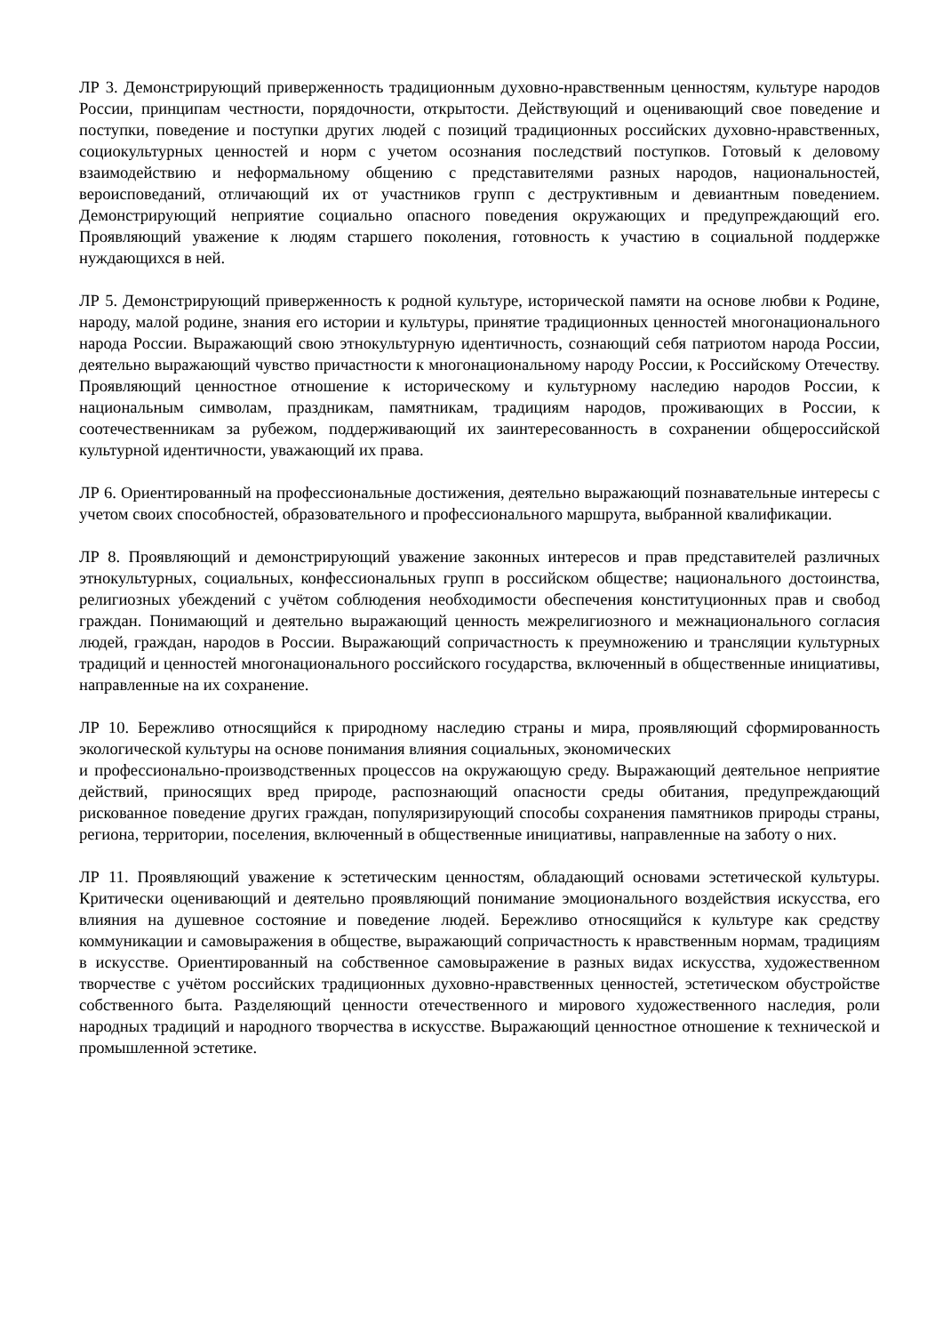ЛР 3. Демонстрирующий приверженность традиционным духовно-нравственным ценностям, культуре народов России, принципам честности, порядочности, открытости. Действующий и оценивающий свое поведение и поступки, поведение и поступки других людей с позиций традиционных российских духовно-нравственных, социокультурных ценностей и норм с учетом осознания последствий поступков. Готовый к деловому взаимодействию и неформальному общению с представителями разных народов, национальностей, вероисповеданий, отличающий их от участников групп с деструктивным и девиантным поведением. Демонстрирующий неприятие социально опасного поведения окружающих и предупреждающий его. Проявляющий уважение к людям старшего поколения, готовность к участию в социальной поддержке нуждающихся в ней.
ЛР 5. Демонстрирующий приверженность к родной культуре, исторической памяти на основе любви к Родине, народу, малой родине, знания его истории и культуры, принятие традиционных ценностей многонационального народа России. Выражающий свою этнокультурную идентичность, сознающий себя патриотом народа России, деятельно выражающий чувство причастности к многонациональному народу России, к Российскому Отечеству. Проявляющий ценностное отношение к историческому и культурному наследию народов России, к национальным символам, праздникам, памятникам, традициям народов, проживающих в России, к соотечественникам за рубежом, поддерживающий их заинтересованность в сохранении общероссийской культурной идентичности, уважающий их права.
ЛР 6. Ориентированный на профессиональные достижения, деятельно выражающий познавательные интересы с учетом своих способностей, образовательного и профессионального маршрута, выбранной квалификации.
ЛР 8. Проявляющий и демонстрирующий уважение законных интересов и прав представителей различных этнокультурных, социальных, конфессиональных групп в российском обществе; национального достоинства, религиозных убеждений с учётом соблюдения необходимости обеспечения конституционных прав и свобод граждан. Понимающий и деятельно выражающий ценность межрелигиозного и межнационального согласия людей, граждан, народов в России. Выражающий сопричастность к преумножению и трансляции культурных традиций и ценностей многонационального российского государства, включенный в общественные инициативы, направленные на их сохранение.
ЛР 10. Бережливо относящийся к природному наследию страны и мира, проявляющий сформированность экологической культуры на основе понимания влияния социальных, экономических
и профессионально-производственных процессов на окружающую среду. Выражающий деятельное неприятие действий, приносящих вред природе, распознающий опасности среды обитания, предупреждающий рискованное поведение других граждан, популяризирующий способы сохранения памятников природы страны, региона, территории, поселения, включенный в общественные инициативы, направленные на заботу о них.
ЛР 11. Проявляющий уважение к эстетическим ценностям, обладающий основами эстетической культуры. Критически оценивающий и деятельно проявляющий понимание эмоционального воздействия искусства, его влияния на душевное состояние и поведение людей. Бережливо относящийся к культуре как средству коммуникации и самовыражения в обществе, выражающий сопричастность к нравственным нормам, традициям в искусстве. Ориентированный на собственное самовыражение в разных видах искусства, художественном творчестве с учётом российских традиционных духовно-нравственных ценностей, эстетическом обустройстве собственного быта. Разделяющий ценности отечественного и мирового художественного наследия, роли народных традиций и народного творчества в искусстве. Выражающий ценностное отношение к технической и промышленной эстетике.